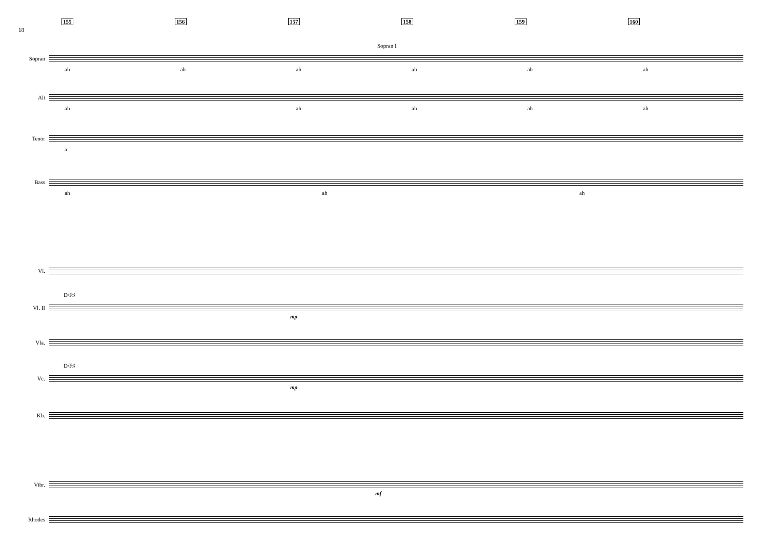155 156 157 158 159 160
18
Sopran
Sopran I
ah ah ah ah ah ah
Alt
ah ah ah ah ah
Tenor
a
Bass
ah ah ah
Vl.
Vl. II
D/F♯
mp
Vla.
Vc.
D/F♯
mp
Kb.
Vibr.
mf
Rhodes